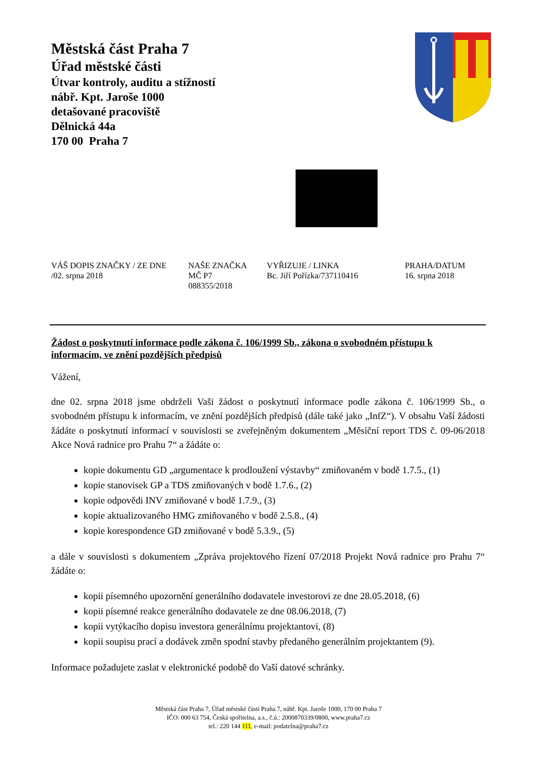Městská část Praha 7
Úřad městské části
Útvar kontroly, auditu a stížností
nábř. Kpt. Jaroše 1000
detašované pracoviště
Dělnická 44a
170 00 Praha 7
VÁŠ DOPIS ZNAČKY / ZE DNE
/02. srpna 2018
NAŠE ZNAČKA
MČ P7
088355/2018
VYŘIZUJE / LINKA
Bc. Jiří Pořízka/737110416
PRAHA/DATUM
16. srpna 2018
Žádost o poskytnutí informace podle zákona č. 106/1999 Sb., zákona o svobodném přístupu k informacím, ve znění pozdějších předpisů
Vážení,
dne 02. srpna 2018 jsme obdrželi Vaši žádost o poskytnutí informace podle zákona č. 106/1999 Sb., o svobodném přístupu k informacím, ve znění pozdějších předpisů (dále také jako „InfZ“). V obsahu Vaší žádosti žádáte o poskytnutí informací v souvislosti se zveřejněným dokumentem „Měsíční report TDS č. 09-06/2018 Akce Nová radnice pro Prahu 7“ a žádáte o:
kopie dokumentu GD „argumentace k prodloužení výstavby“ zmiňovaném v bodě 1.7.5., (1)
kopie stanovisek GP a TDS zmiňovaných v bodě 1.7.6., (2)
kopie odpovědi INV zmiňované v bodě 1.7.9., (3)
kopie aktualizovaného HMG zmiňovaného v bodě 2.5.8., (4)
kopie korespondence GD zmiňované v bodě 5.3.9., (5)
a dále v souvislosti s dokumentem „Zpráva projektového řízení 07/2018 Projekt Nová radnice pro Prahu 7“ žádáte o:
kopii písemného upozornění generálního dodavatele investorovi ze dne 28.05.2018, (6)
kopii písemné reakce generálního dodavatele ze dne 08.06.2018, (7)
kopii vytýkacího dopisu investora generálnímu projektantovi, (8)
kopii soupisu prací a dodávek změn spodní stavby předaného generálním projektantem (9).
Informace požadujete zaslat v elektronické podobě do Vaší datové schránky.
Městská část Praha 7, Úřad městské části Praha 7, nábř. Kpt. Jaroše 1000, 170 00 Praha 7
IČO: 000 63 754, Česká spořitelna, a.s., č.ú.: 2000870339/0800, www.praha7.cz
tel.: 220 144 111, e-mail: podatelna@praha7.cz